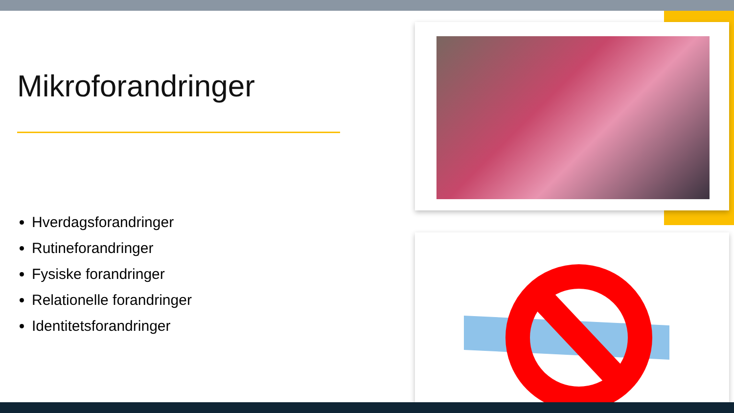Mikroforandringer
Hverdagsforandringer
Rutineforandringer
Fysiske forandringer
Relationelle forandringer
Identitetsforandringer